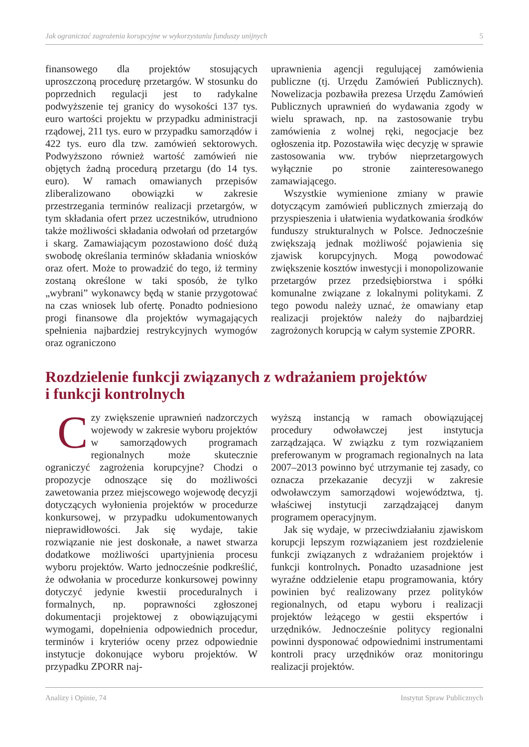Jak ograniczać zagrożenia korupcyjne w wykorzystaniu funduszy unijnych 5
finansowego dla projektów stosujących uproszczoną procedurę przetargów. W stosunku do poprzednich regulacji jest to radykalne podwyższenie tej granicy do wysokości 137 tys. euro wartości projektu w przypadku administracji rządowej, 211 tys. euro w przypadku samorządów i 422 tys. euro dla tzw. zamówień sektorowych. Podwyższono również wartość zamówień nie objętych żadną procedurą przetargu (do 14 tys. euro). W ramach omawianych przepisów zliberalizowano obowiązki w zakresie przestrzegania terminów realizacji przetargów, w tym składania ofert przez uczestników, utrudniono także możliwości składania odwołań od przetargów i skarg. Zamawiającym pozostawiono dość dużą swobodę określania terminów składania wniosków oraz ofert. Może to prowadzić do tego, iż terminy zostaną określone w taki sposób, że tylko „wybrani” wykonawcy będą w stanie przygotować na czas wniosek lub ofertę. Ponadto podniesiono progi finansowe dla projektów wymagających spełnienia najbardziej restrykcyjnych wymogów oraz ograniczono
uprawnienia agencji regulującej zamówienia publiczne (tj. Urzędu Zamówień Publicznych). Nowelizacja pozbawiła prezesa Urzędu Zamówień Publicznych uprawnień do wydawania zgody w wielu sprawach, np. na zastosowanie trybu zamówienia z wolnej ręki, negocjacje bez ogłoszenia itp. Pozostawiła więc decyzję w sprawie zastosowania ww. trybów nieprzetargowych wyłącznie po stronie zainteresowanego zamawiającego.
Wszystkie wymienione zmiany w prawie dotyczącym zamówień publicznych zmierzają do przyspieszenia i ułatwienia wydatkowania środków funduszy strukturalnych w Polsce. Jednocześnie zwiększają jednak możliwość pojawienia się zjawisk korupcyjnych. Mogą powodować zwiększenie kosztów inwestycji i monopolizowanie przetargów przez przedsiębiorstwa i spółki komunalne związane z lokalnymi politykami. Z tego powodu należy uznać, że omawiany etap realizacji projektów należy do najbardziej zagrożonych korupcją w całym systemie ZPORR.
Rozdzielenie funkcji związanych z wdrażaniem projektów
i funkcji kontrolnych
Czy zwiększenie uprawnień nadzorczych wojewody w zakresie wyboru projektów w samorządowych programach regionalnych może skutecznie ograniczyć zagrożenia korupcyjne? Chodzi o propozycje odnoszące się do możliwości zawetowania przez miejscowego wojewodę decyzji dotyczących wyłonienia projektów w procedurze konkursowej, w przypadku udokumentowanych nieprawidłowości. Jak się wydaje, takie rozwiązanie nie jest doskonałe, a nawet stwarza dodatkowe możliwości upartyjnienia procesu wyboru projektów. Warto jednocześnie podkreślić, że odwołania w procedurze konkursowej powinny dotyczyć jedynie kwestii proceduralnych i formalnych, np. poprawności zgłoszonej dokumentacji projektowej z obowiązującymi wymogami, dopełnienia odpowiednich procedur, terminów i kryteriów oceny przez odpowiednie instytucje dokonujące wyboru projektów. W przypadku ZPORR naj-
wyższą instancją w ramach obowiązującej procedury odwoławczej jest instytucja zarządzająca. W związku z tym rozwiązaniem preferowanym w programach regionalnych na lata 2007–2013 powinno być utrzymanie tej zasady, co oznacza przekazanie decyzji w zakresie odwoławczym samorządowi województwa, tj. właściwej instytucji zarządzającej danym programem operacyjnym.
Jak się wydaje, w przeciwdziałaniu zjawiskom korupcji lepszym rozwiązaniem jest rozdzielenie funkcji związanych z wdrażaniem projektów i funkcji kontrolnych. Ponadto uzasadnione jest wyraźne oddzielenie etapu programowania, który powinien być realizowany przez polityków regionalnych, od etapu wyboru i realizacji projektów leżącego w gestii ekspertów i urzędników. Jednocześnie politycy regionalni powinni dysponować odpowiednimi instrumentami kontroli pracy urzędników oraz monitoringu realizacji projektów.
Analizy i Opinie, 74 Instytut Spraw Publicznych